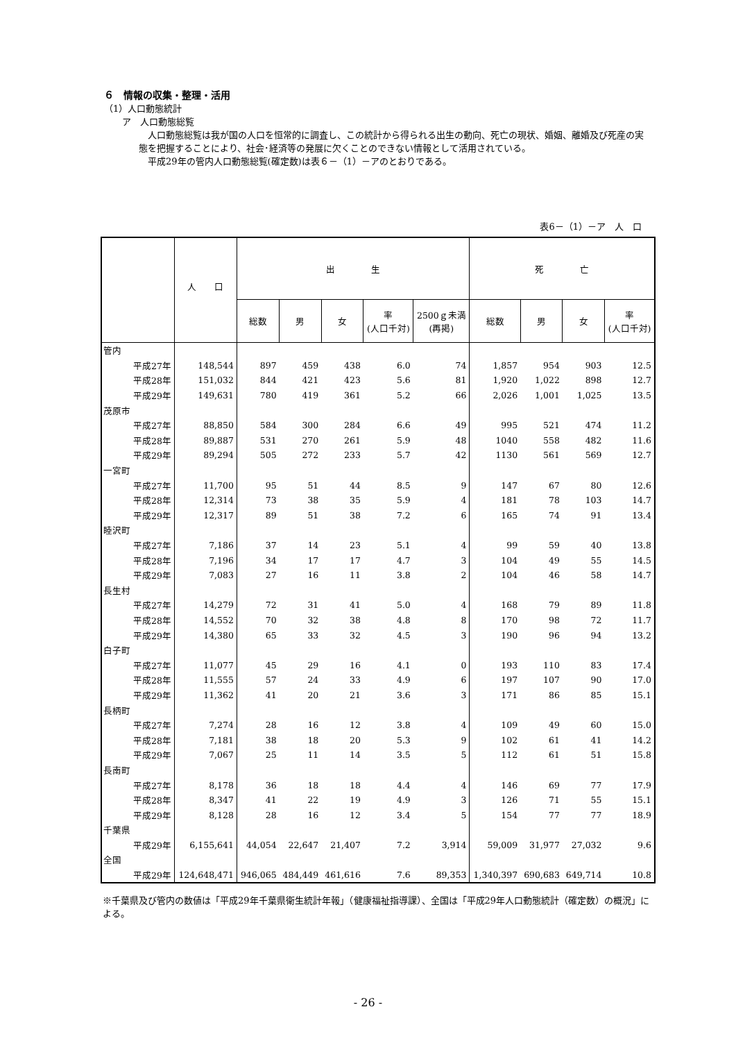６　情報の収集・整理・活用
（1）人口動態統計
　　ア　人口動態総覧
　人口動態総覧は我が国の人口を恒常的に調査し、この統計から得られる出生の動向、死亡の現状、婚姻、離婚及び死産の実態を把握することにより、社会･経済等の発展に欠くことのできない情報として活用されている。
　平成29年の管内人口動態総覧(確定数)は表６－（1）－アのとおりである。
表6－（1）－ア　人　口
| | 人 口 | 出 生 | | | | | 死 亡 | | | |
| --- | --- | --- | --- | --- | --- | --- | --- | --- | --- | --- |
| | | 総数 | 男 | 女 | 率 (人口千対) | 2500ｇ未満 (再掲) | 総数 | 男 | 女 | 率 (人口千対) |
| 管内 | | | | | | | | | | |
| 平成27年 | 148,544 | 897 | 459 | 438 | 6.0 | 74 | 1,857 | 954 | 903 | 12.5 |
| 平成28年 | 151,032 | 844 | 421 | 423 | 5.6 | 81 | 1,920 | 1,022 | 898 | 12.7 |
| 平成29年 | 149,631 | 780 | 419 | 361 | 5.2 | 66 | 2,026 | 1,001 | 1,025 | 13.5 |
| 茂原市 | | | | | | | | | | |
| 平成27年 | 88,850 | 584 | 300 | 284 | 6.6 | 49 | 995 | 521 | 474 | 11.2 |
| 平成28年 | 89,887 | 531 | 270 | 261 | 5.9 | 48 | 1040 | 558 | 482 | 11.6 |
| 平成29年 | 89,294 | 505 | 272 | 233 | 5.7 | 42 | 1130 | 561 | 569 | 12.7 |
| 一宮町 | | | | | | | | | | |
| 平成27年 | 11,700 | 95 | 51 | 44 | 8.5 | 9 | 147 | 67 | 80 | 12.6 |
| 平成28年 | 12,314 | 73 | 38 | 35 | 5.9 | 4 | 181 | 78 | 103 | 14.7 |
| 平成29年 | 12,317 | 89 | 51 | 38 | 7.2 | 6 | 165 | 74 | 91 | 13.4 |
| 睦沢町 | | | | | | | | | | |
| 平成27年 | 7,186 | 37 | 14 | 23 | 5.1 | 4 | 99 | 59 | 40 | 13.8 |
| 平成28年 | 7,196 | 34 | 17 | 17 | 4.7 | 3 | 104 | 49 | 55 | 14.5 |
| 平成29年 | 7,083 | 27 | 16 | 11 | 3.8 | 2 | 104 | 46 | 58 | 14.7 |
| 長生村 | | | | | | | | | | |
| 平成27年 | 14,279 | 72 | 31 | 41 | 5.0 | 4 | 168 | 79 | 89 | 11.8 |
| 平成28年 | 14,552 | 70 | 32 | 38 | 4.8 | 8 | 170 | 98 | 72 | 11.7 |
| 平成29年 | 14,380 | 65 | 33 | 32 | 4.5 | 3 | 190 | 96 | 94 | 13.2 |
| 白子町 | | | | | | | | | | |
| 平成27年 | 11,077 | 45 | 29 | 16 | 4.1 | 0 | 193 | 110 | 83 | 17.4 |
| 平成28年 | 11,555 | 57 | 24 | 33 | 4.9 | 6 | 197 | 107 | 90 | 17.0 |
| 平成29年 | 11,362 | 41 | 20 | 21 | 3.6 | 3 | 171 | 86 | 85 | 15.1 |
| 長柄町 | | | | | | | | | | |
| 平成27年 | 7,274 | 28 | 16 | 12 | 3.8 | 4 | 109 | 49 | 60 | 15.0 |
| 平成28年 | 7,181 | 38 | 18 | 20 | 5.3 | 9 | 102 | 61 | 41 | 14.2 |
| 平成29年 | 7,067 | 25 | 11 | 14 | 3.5 | 5 | 112 | 61 | 51 | 15.8 |
| 長南町 | | | | | | | | | | |
| 平成27年 | 8,178 | 36 | 18 | 18 | 4.4 | 4 | 146 | 69 | 77 | 17.9 |
| 平成28年 | 8,347 | 41 | 22 | 19 | 4.9 | 3 | 126 | 71 | 55 | 15.1 |
| 平成29年 | 8,128 | 28 | 16 | 12 | 3.4 | 5 | 154 | 77 | 77 | 18.9 |
| 千葉県 | | | | | | | | | | |
| 平成29年 | 6,155,641 | 44,054 | 22,647 | 21,407 | 7.2 | 3,914 | 59,009 | 31,977 | 27,032 | 9.6 |
| 全国 | | | | | | | | | | |
| 平成29年 | 124,648,471 | 946,065 | 484,449 | 461,616 | 7.6 | 89,353 | 1,340,397 | 690,683 | 649,714 | 10.8 |
※千葉県及び管内の数値は「平成29年千葉県衛生統計年報」（健康福祉指導課）、全国は「平成29年人口動態統計（確定数）の概況」による。
- 26 -